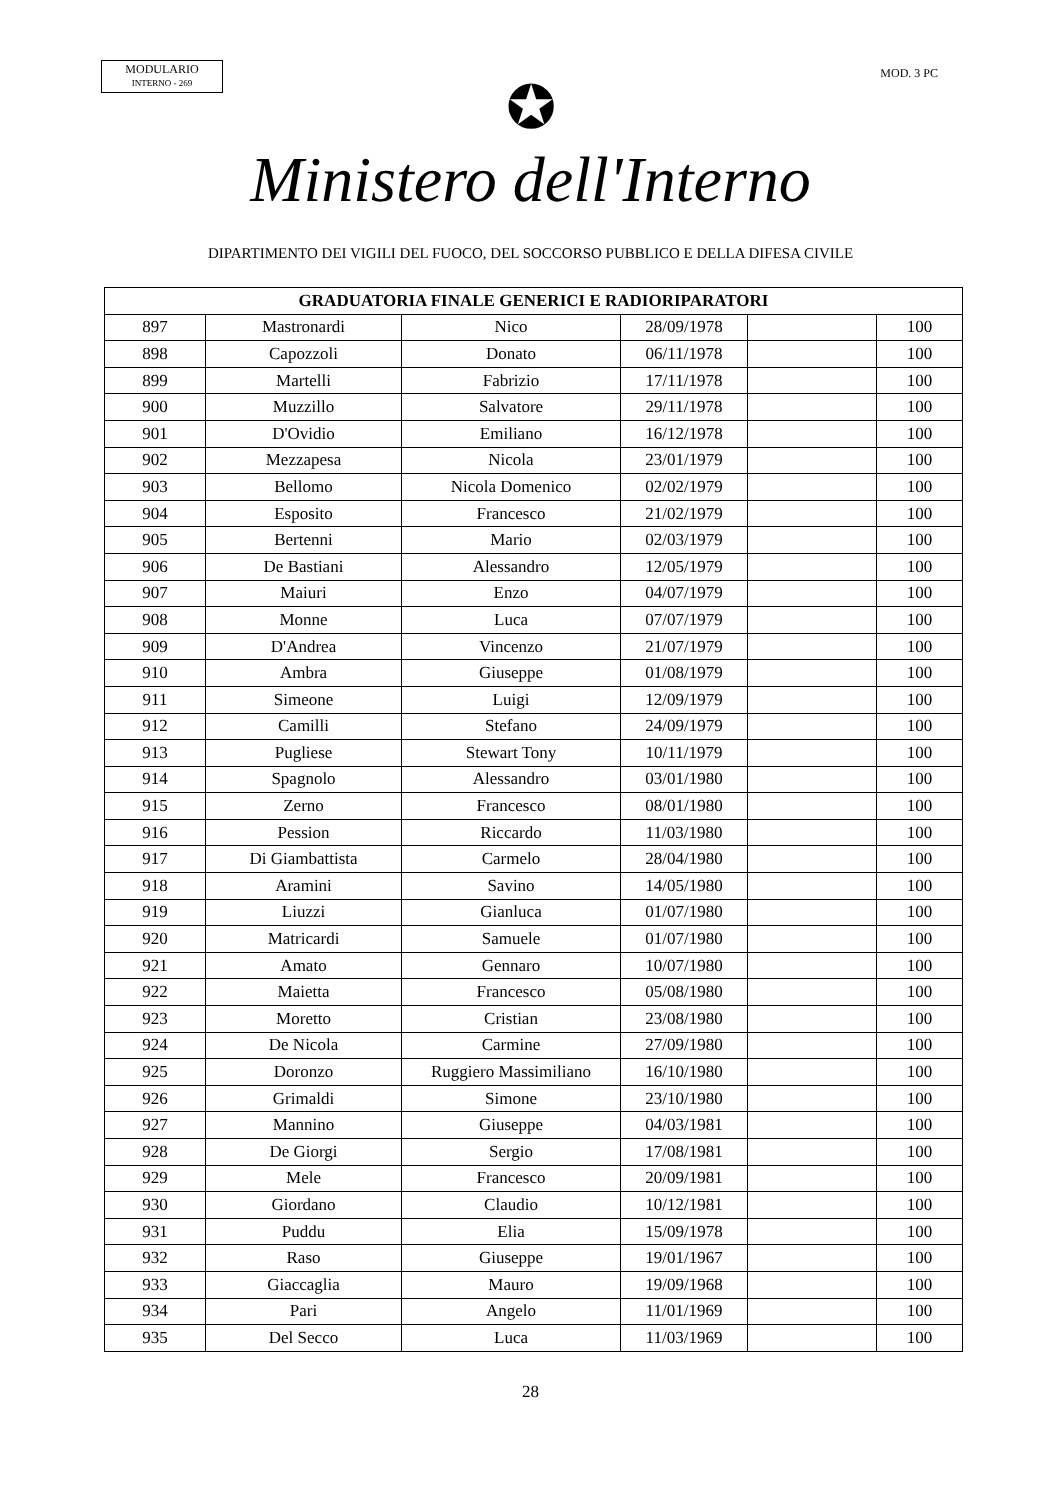MODULARIO
INTERNO - 269
MOD. 3 PC
✪
Ministero dell'Interno
DIPARTIMENTO DEI VIGILI DEL FUOCO, DEL SOCCORSO PUBBLICO E DELLA DIFESA CIVILE
| GRADUATORIA FINALE GENERICI E RADIORIPARATORI | | | | | |
| --- | --- | --- | --- | --- | --- |
| 897 | Mastronardi | Nico | 28/09/1978 | | 100 |
| 898 | Capozzoli | Donato | 06/11/1978 | | 100 |
| 899 | Martelli | Fabrizio | 17/11/1978 | | 100 |
| 900 | Muzzillo | Salvatore | 29/11/1978 | | 100 |
| 901 | D'Ovidio | Emiliano | 16/12/1978 | | 100 |
| 902 | Mezzapesa | Nicola | 23/01/1979 | | 100 |
| 903 | Bellomo | Nicola Domenico | 02/02/1979 | | 100 |
| 904 | Esposito | Francesco | 21/02/1979 | | 100 |
| 905 | Bertenni | Mario | 02/03/1979 | | 100 |
| 906 | De Bastiani | Alessandro | 12/05/1979 | | 100 |
| 907 | Maiuri | Enzo | 04/07/1979 | | 100 |
| 908 | Monne | Luca | 07/07/1979 | | 100 |
| 909 | D'Andrea | Vincenzo | 21/07/1979 | | 100 |
| 910 | Ambra | Giuseppe | 01/08/1979 | | 100 |
| 911 | Simeone | Luigi | 12/09/1979 | | 100 |
| 912 | Camilli | Stefano | 24/09/1979 | | 100 |
| 913 | Pugliese | Stewart Tony | 10/11/1979 | | 100 |
| 914 | Spagnolo | Alessandro | 03/01/1980 | | 100 |
| 915 | Zerno | Francesco | 08/01/1980 | | 100 |
| 916 | Pession | Riccardo | 11/03/1980 | | 100 |
| 917 | Di Giambattista | Carmelo | 28/04/1980 | | 100 |
| 918 | Aramini | Savino | 14/05/1980 | | 100 |
| 919 | Liuzzi | Gianluca | 01/07/1980 | | 100 |
| 920 | Matricardi | Samuele | 01/07/1980 | | 100 |
| 921 | Amato | Gennaro | 10/07/1980 | | 100 |
| 922 | Maietta | Francesco | 05/08/1980 | | 100 |
| 923 | Moretto | Cristian | 23/08/1980 | | 100 |
| 924 | De Nicola | Carmine | 27/09/1980 | | 100 |
| 925 | Doronzo | Ruggiero Massimiliano | 16/10/1980 | | 100 |
| 926 | Grimaldi | Simone | 23/10/1980 | | 100 |
| 927 | Mannino | Giuseppe | 04/03/1981 | | 100 |
| 928 | De Giorgi | Sergio | 17/08/1981 | | 100 |
| 929 | Mele | Francesco | 20/09/1981 | | 100 |
| 930 | Giordano | Claudio | 10/12/1981 | | 100 |
| 931 | Puddu | Elia | 15/09/1978 | | 100 |
| 932 | Raso | Giuseppe | 19/01/1967 | | 100 |
| 933 | Giaccaglia | Mauro | 19/09/1968 | | 100 |
| 934 | Pari | Angelo | 11/01/1969 | | 100 |
| 935 | Del Secco | Luca | 11/03/1969 | | 100 |
28